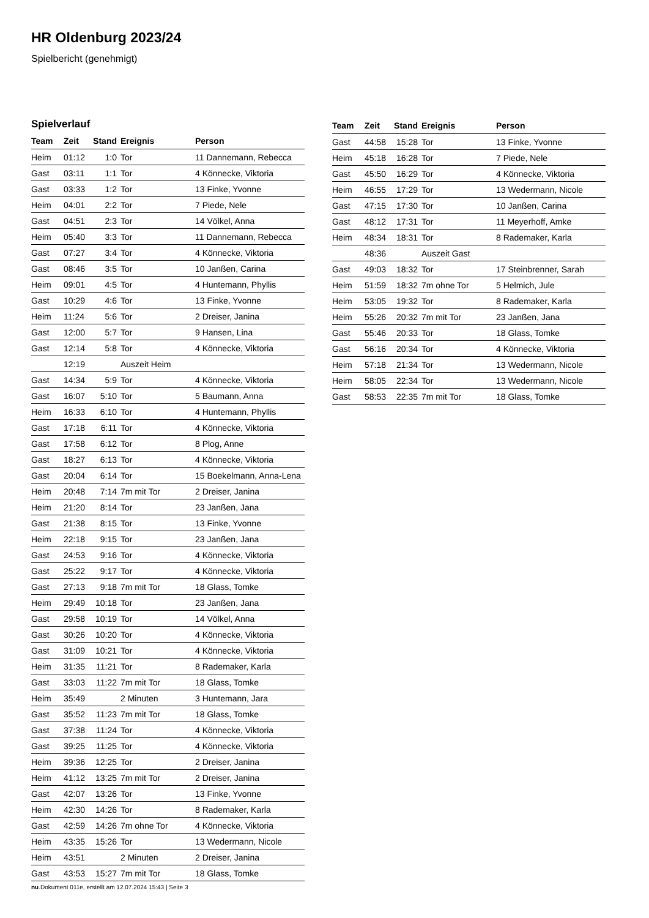HR Oldenburg 2023/24
Spielbericht (genehmigt)
Spielverlauf
| Team | Zeit | Stand | Ereignis | Person |
| --- | --- | --- | --- | --- |
| Heim | 01:12 | 1:0 | Tor | 11 Dannemann, Rebecca |
| Gast | 03:11 | 1:1 | Tor | 4 Könnecke, Viktoria |
| Gast | 03:33 | 1:2 | Tor | 13 Finke, Yvonne |
| Heim | 04:01 | 2:2 | Tor | 7 Piede, Nele |
| Gast | 04:51 | 2:3 | Tor | 14 Völkel, Anna |
| Heim | 05:40 | 3:3 | Tor | 11 Dannemann, Rebecca |
| Gast | 07:27 | 3:4 | Tor | 4 Könnecke, Viktoria |
| Gast | 08:46 | 3:5 | Tor | 10 Janßen, Carina |
| Heim | 09:01 | 4:5 | Tor | 4 Huntemann, Phyllis |
| Gast | 10:29 | 4:6 | Tor | 13 Finke, Yvonne |
| Heim | 11:24 | 5:6 | Tor | 2 Dreiser, Janina |
| Gast | 12:00 | 5:7 | Tor | 9 Hansen, Lina |
| Gast | 12:14 | 5:8 | Tor | 4 Könnecke, Viktoria |
| | 12:19 | | Auszeit Heim | |
| Gast | 14:34 | 5:9 | Tor | 4 Könnecke, Viktoria |
| Gast | 16:07 | 5:10 | Tor | 5 Baumann, Anna |
| Heim | 16:33 | 6:10 | Tor | 4 Huntemann, Phyllis |
| Gast | 17:18 | 6:11 | Tor | 4 Könnecke, Viktoria |
| Gast | 17:58 | 6:12 | Tor | 8 Plog, Anne |
| Gast | 18:27 | 6:13 | Tor | 4 Könnecke, Viktoria |
| Gast | 20:04 | 6:14 | Tor | 15 Boekelmann, Anna-Lena |
| Heim | 20:48 | 7:14 | 7m mit Tor | 2 Dreiser, Janina |
| Heim | 21:20 | 8:14 | Tor | 23 Janßen, Jana |
| Gast | 21:38 | 8:15 | Tor | 13 Finke, Yvonne |
| Heim | 22:18 | 9:15 | Tor | 23 Janßen, Jana |
| Gast | 24:53 | 9:16 | Tor | 4 Könnecke, Viktoria |
| Gast | 25:22 | 9:17 | Tor | 4 Könnecke, Viktoria |
| Gast | 27:13 | 9:18 | 7m mit Tor | 18 Glass, Tomke |
| Heim | 29:49 | 10:18 | Tor | 23 Janßen, Jana |
| Gast | 29:58 | 10:19 | Tor | 14 Völkel, Anna |
| Gast | 30:26 | 10:20 | Tor | 4 Könnecke, Viktoria |
| Gast | 31:09 | 10:21 | Tor | 4 Könnecke, Viktoria |
| Heim | 31:35 | 11:21 | Tor | 8 Rademaker, Karla |
| Gast | 33:03 | 11:22 | 7m mit Tor | 18 Glass, Tomke |
| Heim | 35:49 | | 2 Minuten | 3 Huntemann, Jara |
| Gast | 35:52 | 11:23 | 7m mit Tor | 18 Glass, Tomke |
| Gast | 37:38 | 11:24 | Tor | 4 Könnecke, Viktoria |
| Gast | 39:25 | 11:25 | Tor | 4 Könnecke, Viktoria |
| Heim | 39:36 | 12:25 | Tor | 2 Dreiser, Janina |
| Heim | 41:12 | 13:25 | 7m mit Tor | 2 Dreiser, Janina |
| Gast | 42:07 | 13:26 | Tor | 13 Finke, Yvonne |
| Heim | 42:30 | 14:26 | Tor | 8 Rademaker, Karla |
| Gast | 42:59 | 14:26 | 7m ohne Tor | 4 Könnecke, Viktoria |
| Heim | 43:35 | 15:26 | Tor | 13 Wedermann, Nicole |
| Heim | 43:51 | | 2 Minuten | 2 Dreiser, Janina |
| Gast | 43:53 | 15:27 | 7m mit Tor | 18 Glass, Tomke |
| Team | Zeit | Stand | Ereignis | Person |
| --- | --- | --- | --- | --- |
| Gast | 44:58 | 15:28 | Tor | 13 Finke, Yvonne |
| Heim | 45:18 | 16:28 | Tor | 7 Piede, Nele |
| Gast | 45:50 | 16:29 | Tor | 4 Könnecke, Viktoria |
| Heim | 46:55 | 17:29 | Tor | 13 Wedermann, Nicole |
| Gast | 47:15 | 17:30 | Tor | 10 Janßen, Carina |
| Gast | 48:12 | 17:31 | Tor | 11 Meyerhoff, Amke |
| Heim | 48:34 | 18:31 | Tor | 8 Rademaker, Karla |
| | 48:36 | | Auszeit Gast | |
| Gast | 49:03 | 18:32 | Tor | 17 Steinbrenner, Sarah |
| Heim | 51:59 | 18:32 | 7m ohne Tor | 5 Helmich, Jule |
| Heim | 53:05 | 19:32 | Tor | 8 Rademaker, Karla |
| Heim | 55:26 | 20:32 | 7m mit Tor | 23 Janßen, Jana |
| Gast | 55:46 | 20:33 | Tor | 18 Glass, Tomke |
| Gast | 56:16 | 20:34 | Tor | 4 Könnecke, Viktoria |
| Heim | 57:18 | 21:34 | Tor | 13 Wedermann, Nicole |
| Heim | 58:05 | 22:34 | Tor | 13 Wedermann, Nicole |
| Gast | 58:53 | 22:35 | 7m mit Tor | 18 Glass, Tomke |
nu.Dokument 011e, erstellt am 12.07.2024 15:43 | Seite 3